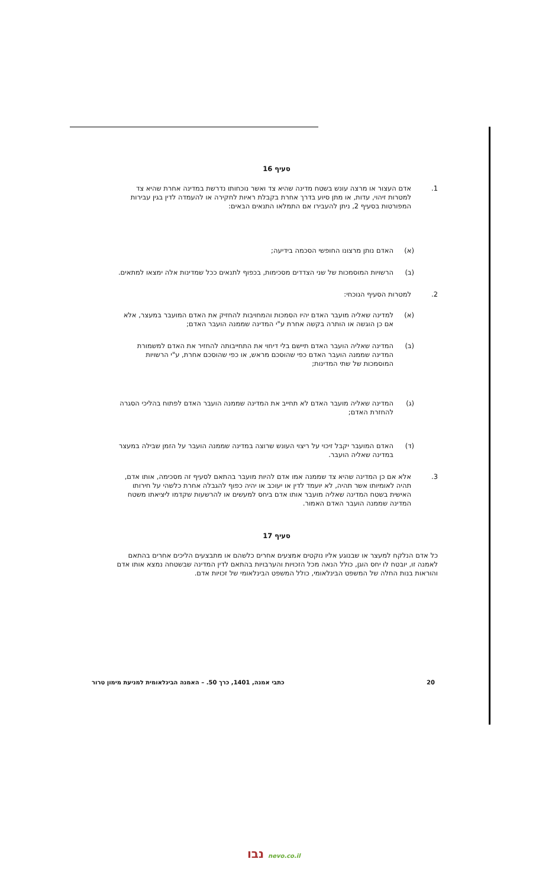סעיף 16
1. אדם העצור או מרצה עונש בשטח מדינה שהיא צד ואשר נוכחותו נדרשת במדינה אחרת שהיא צד למטרות זיהוי, עדות, או מתן סיוע בדרך אחרת בקבלת ראיות לחקירה או להעמדה לדין בגין עבירות המפורטות בסעיף 2, ניתן להעבירו אם התמלאו התנאים הבאים:
(א) האדם נותן מרצונו החופשי הסכמה בידיעה;
(ב) הרשויות המוסמכות של שני הצדדים מסכימות, בכפוף לתנאים ככל שמדינות אלה ימצאו למתאים.
2. למטרות הסעיף הנוכחי:
(א) למדינה שאליה מועבר האדם יהיו הסמכות והמחויבות להחזיק את האדם המועבר במעצר, אלא אם כן הוגשה או הותרה בקשה אחרת ע"י המדינה שממנה הועבר האדם;
(ב) המדינה שאליה הועבר האדם תיישם בלי דיחוי את התחייבותה להחזיר את האדם למשמורת המדינה שממנה הועבר האדם כפי שהוסכם מראש, או כפי שהוסכם אחרת, ע"י הרשויות המוסמכות של שתי המדינות;
(ג) המדינה שאליה מועבר האדם לא תחייב את המדינה שממנה הועבר האדם לפתוח בהליכי הסגרה להחזרת האדם;
(ד) האדם המועבר יקבל זיכוי על ריצוי העונש שרוצה במדינה שממנה הועבר על הזמן שבילה במעצר במדינה שאליה הועבר.
3. אלא אם כן המדינה שהיא צד שממנה אמו אדם להיות מועבר בהתאם לסעיף זה מסכימה, אותו אדם, תהיה לאומיותו אשר תהיה, לא יועמד לדין או יעוכב או יהיה כפוף להגבלה אחרת כלשהי על חירותו האישית בשטח המדינה שאליה מועבר אותו אדם ביחס למעשים או להרשעות שקדמו ליציאתו משטח המדינה שממנה הועבר האדם האמור.
סעיף 17
כל אדם הנלקח למעצר או שבנוגע אליו נוקטים אמצעים אחרים כלשהם או מתבצעים הליכים אחרים בהתאם לאמנה זו, יובטח לו יחס הוגן, כולל הנאה מכל הזכויות והערבויות בהתאם לדין המדינה שבשטחה נמצא אותו אדם והוראות בנות החלה של המשפט הבינלאומי, כולל המשפט הבינלאומי של זכויות אדם.
20 כתבי אמנה, 1401, כרך 50. – האמנה הבינלאומית למניעת מימון טרור
נבו nevo.co.il